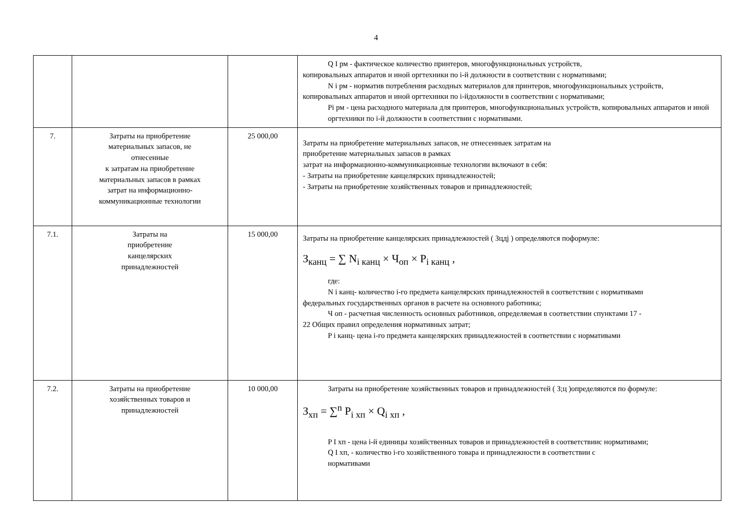4
| | | | Q I рм - фактическое количество принтеров, многофункциональных устройств, копировальных аппаратов и иной оргтехники по i-й должности в соответствии с нормативами; N i рм - норматив потребления расходных материалов для принтеров, многофункциональных устройств, копировальных аппаратов и иной оргтехники по i-йдолжности в соответствии с нормативами; Pi рм - цена расходного материала для принтеров, многофункциональных устройств, копировальных аппаратов и иной оргтехники по i-й должности в соответствии с нормативами. |
| 7. | Затраты на приобретение материальных запасов, не отнесенные к затратам на приобретение материальных запасов в рамках затрат на информационно- коммуникационные технологии | 25 000,00 | Затраты на приобретение материальных запасов, не отнесенныек затратам на приобретение материальных запасов в рамках затрат на информационно-коммуникационные технологии включают в себя: - Затраты на приобретение канцелярских принадлежностей; - Затраты на приобретение хозяйственных товаров и принадлежностей; |
| 7.1. | Затраты на приобретение канцелярских принадлежностей | 15 000,00 | Затраты на приобретение канцелярских принадлежностей ( Зцдj ) определяются поформуле: З<sub>канц</sub> = ∑ N<sub>i канц</sub> × Ч<sub>оп</sub> × P<sub>i канц</sub> , где: N i канц- количество i-го предмета канцелярских принадлежностей в соответствии с нормативами федеральных государственных органов в расчете на основного работника; Ч оп - расчетная численность основных работников, определяемая в соответствии спунктами 17 - 22 Общих правил определения нормативных затрат; P i канц- цена i-го предмета канцелярских принадлежностей в соответствии с нормативами |
| 7.2. | Затраты на приобретение хозяйственных товаров и принадлежностей | 10 000,00 | Затраты на приобретение хозяйственных товаров и принадлежностей ( З;ц )определяются по формуле: З<sub>хп</sub> = ∑<sup>n</sup> P<sub>i хп</sub> × Q<sub>i хп</sub> , P I хп - цена i-й единицы хозяйственных товаров и принадлежностей в соответствиис нормативами; Q I хп, - количество i-го хозяйственного товара и принадлежности в соответствии с нормативами |